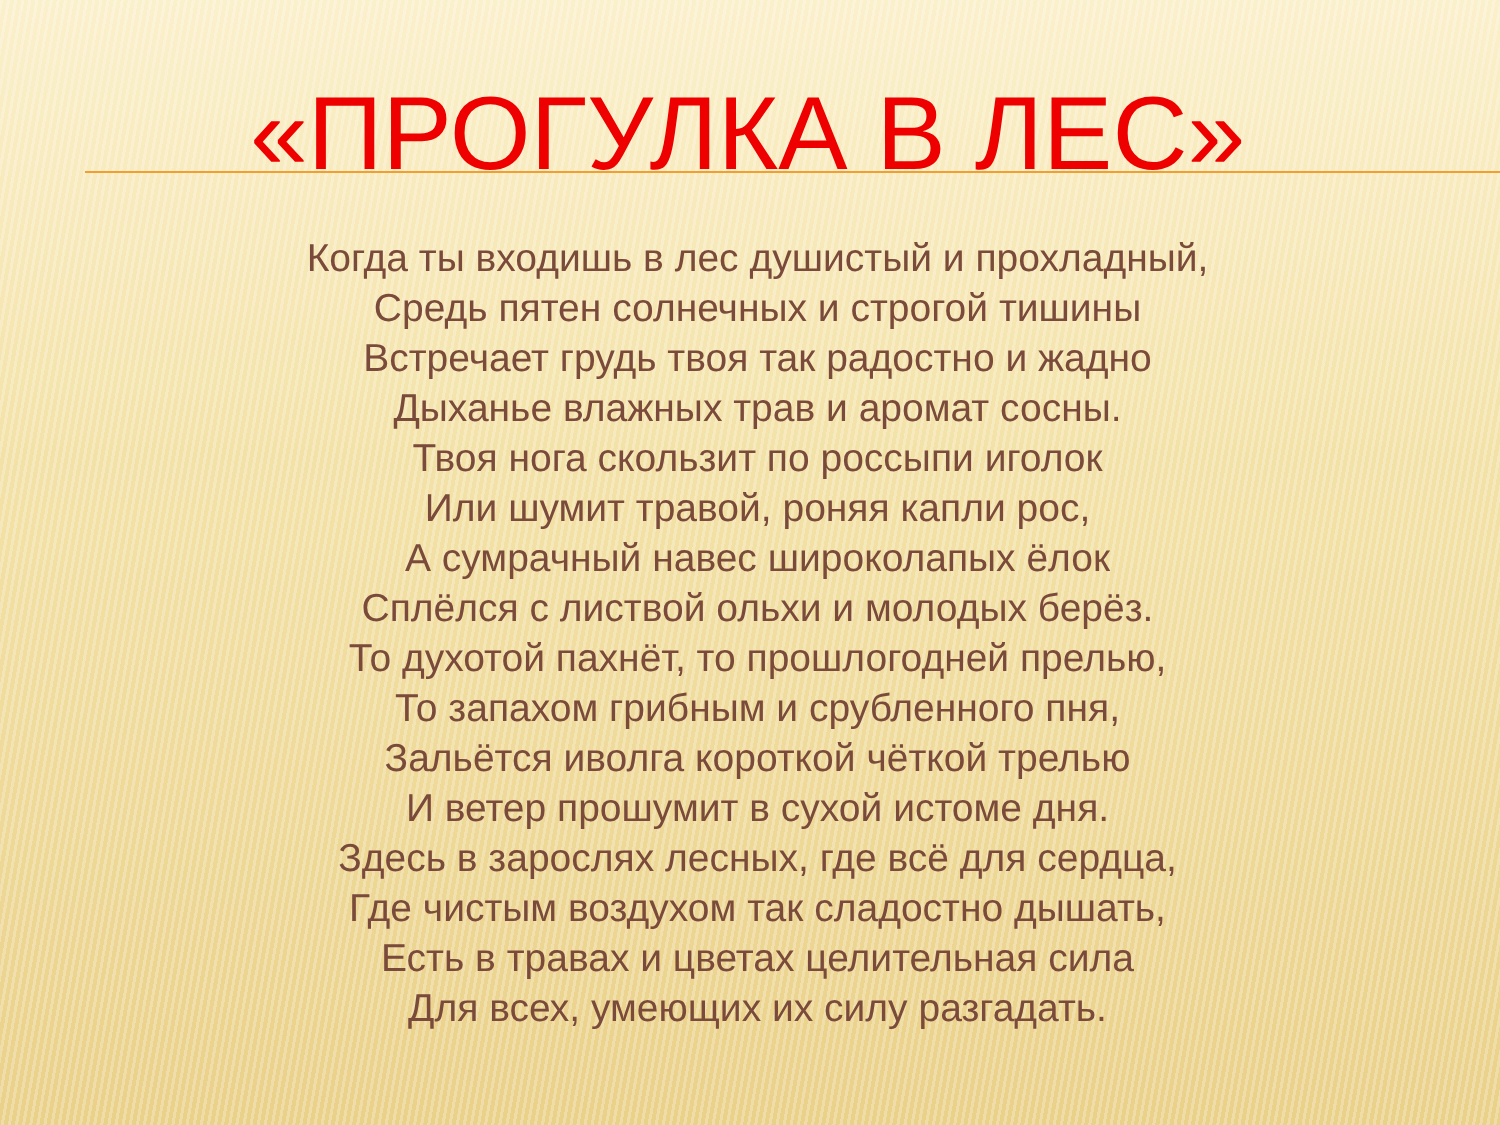«ПРОГУЛКА В ЛЕС»
Когда ты входишь в лес душистый и прохладный,
Средь пятен солнечных и строгой тишины
Встречает грудь твоя так радостно и жадно
Дыханье влажных трав и аромат сосны.
Твоя нога скользит по россыпи иголок
Или шумит травой, роняя капли рос,
А сумрачный навес широколапых ёлок
Сплёлся с листвой ольхи и молодых берёз.
То духотой пахнёт, то прошлогодней прелью,
То запахом грибным и срубленного пня,
Зальётся иволга короткой чёткой трелью
И ветер прошумит в сухой истоме дня.
Здесь в зарослях лесных, где всё для сердца,
Где чистым воздухом так сладостно дышать,
Есть в травах и цветах целительная сила
Для всех, умеющих их силу разгадать.